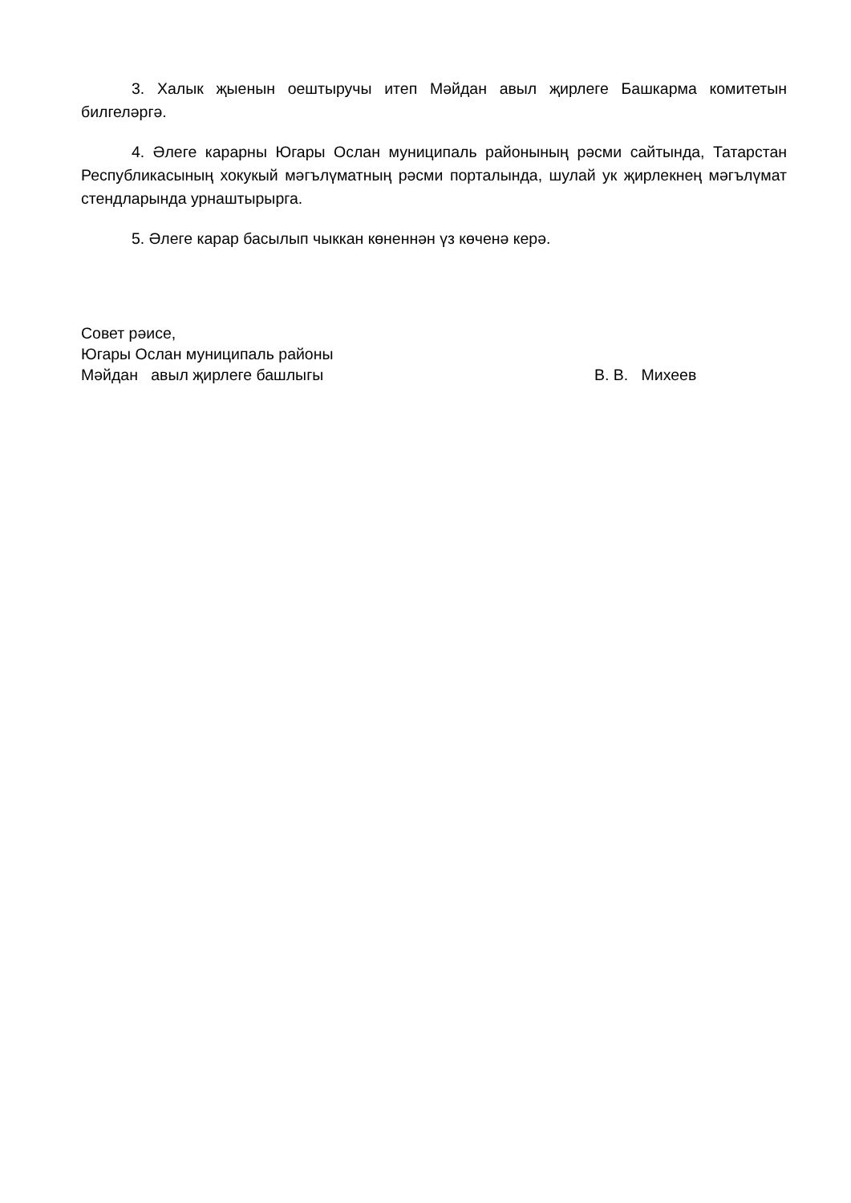3. Халык җыенын оештыручы итеп Мәйдан авыл җирлеге Башкарма комитетын билгеләргә.
4. Әлеге карарны Югары Ослан муниципаль районының рәсми сайтында, Татарстан Республикасының хокукый мәгълүматның рәсми порталында, шулай ук җирлекнең мәгълүмат стендларында урнаштырырга.
5. Әлеге карар басылып чыккан көненнән үз көченә керә.
Совет рәисе,
Югары Ослан муниципаль районы
Мәйдан авыл җирлеге башлыгы В. В. Михеев